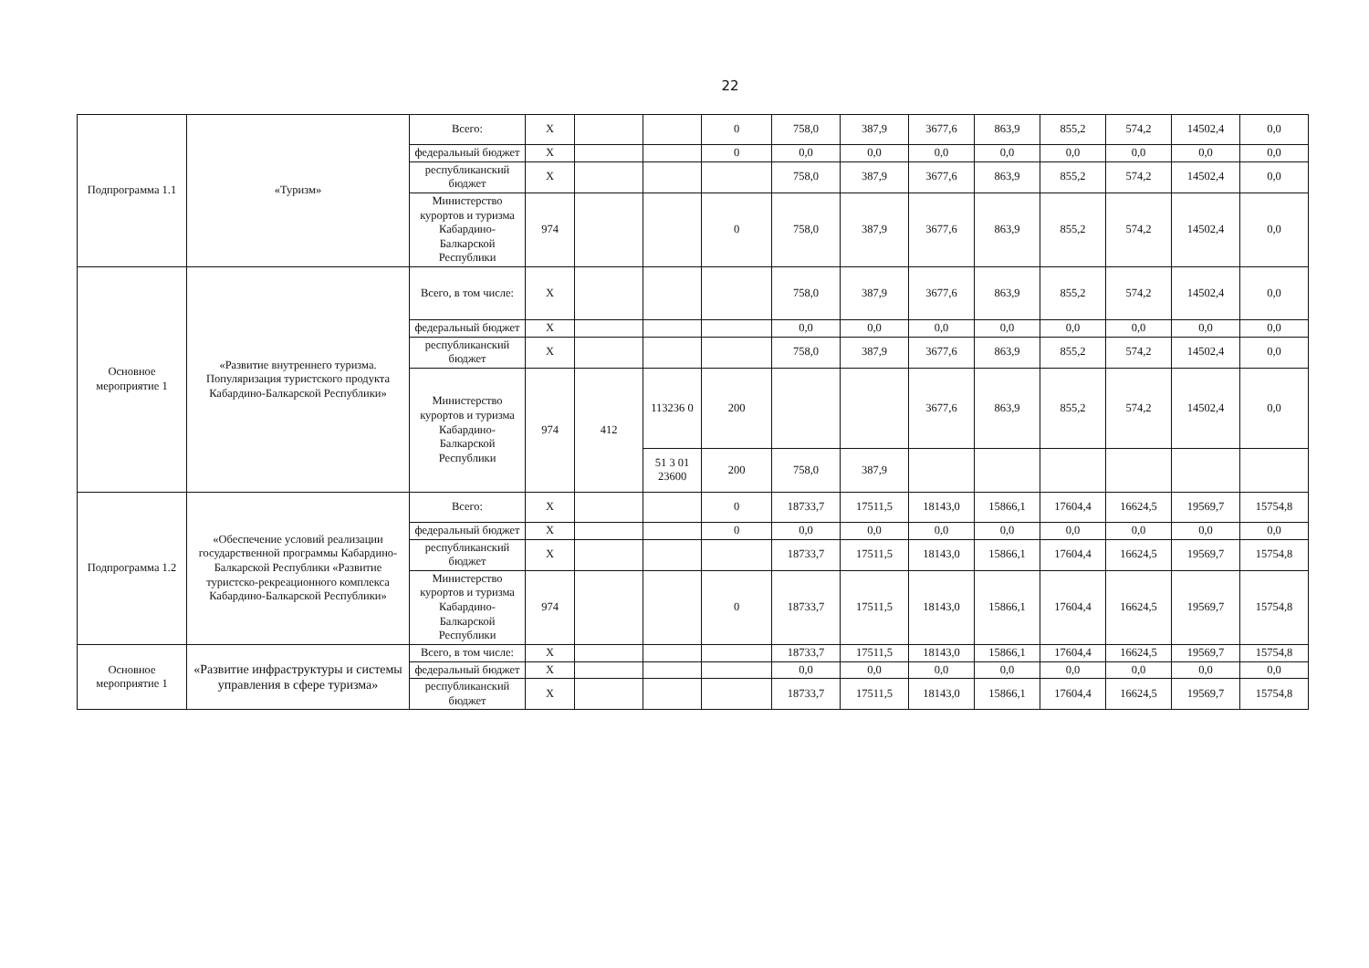22
| Подпрограмма 1.1 | «Туризм» | Всего: | X | | | 0 | 758,0 | 387,9 | 3677,6 | 863,9 | 855,2 | 574,2 | 14502,4 | 0,0 |
| | | федеральный бюджет | X | | | 0 | 0,0 | 0,0 | 0,0 | 0,0 | 0,0 | 0,0 | 0,0 | 0,0 |
| | | республиканский бюджет | X | | | | 758,0 | 387,9 | 3677,6 | 863,9 | 855,2 | 574,2 | 14502,4 | 0,0 |
| | | Министерство курортов и туризма Кабардино-Балкарской Республики | 974 | | | 0 | 758,0 | 387,9 | 3677,6 | 863,9 | 855,2 | 574,2 | 14502,4 | 0,0 |
| Основное мероприятие 1 | «Развитие внутреннего туризма. Популяризация туристского продукта Кабардино-Балкарской Республики» | Всего, в том числе: | X | | | | 758,0 | 387,9 | 3677,6 | 863,9 | 855,2 | 574,2 | 14502,4 | 0,0 |
| | | федеральный бюджет | X | | | | 0,0 | 0,0 | 0,0 | 0,0 | 0,0 | 0,0 | 0,0 | 0,0 |
| | | республиканский бюджет | X | | | | 758,0 | 387,9 | 3677,6 | 863,9 | 855,2 | 574,2 | 14502,4 | 0,0 |
| | | Министерство курортов и туризма Кабардино-Балкарской Республики | 974 | 412 | 113236 0 | 200 | | | 3677,6 | 863,9 | 855,2 | 574,2 | 14502,4 | 0,0 |
| | | | | | 51 3 01 23600 | 200 | 758,0 | 387,9 | | | | | | |
| Подпрограмма 1.2 | «Обеспечение условий реализации государственной программы Кабардино-Балкарской Республики «Развитие туристско-рекреационного комплекса Кабардино-Балкарской Республики» | Всего: | X | | | 0 | 18733,7 | 17511,5 | 18143,0 | 15866,1 | 17604,4 | 16624,5 | 19569,7 | 15754,8 |
| | | федеральный бюджет | X | | | 0 | 0,0 | 0,0 | 0,0 | 0,0 | 0,0 | 0,0 | 0,0 | 0,0 |
| | | республиканский бюджет | X | | | | 18733,7 | 17511,5 | 18143,0 | 15866,1 | 17604,4 | 16624,5 | 19569,7 | 15754,8 |
| | | Министерство курортов и туризма Кабардино-Балкарской Республики | 974 | | | 0 | 18733,7 | 17511,5 | 18143,0 | 15866,1 | 17604,4 | 16624,5 | 19569,7 | 15754,8 |
| Основное мероприятие 1 | «Развитие инфраструктуры и системы управления в сфере туризма» | Всего, в том числе: | X | | | | 18733,7 | 17511,5 | 18143,0 | 15866,1 | 17604,4 | 16624,5 | 19569,7 | 15754,8 |
| | | федеральный бюджет | X | | | | 0,0 | 0,0 | 0,0 | 0,0 | 0,0 | 0,0 | 0,0 | 0,0 |
| | | республиканский бюджет | X | | | | 18733,7 | 17511,5 | 18143,0 | 15866,1 | 17604,4 | 16624,5 | 19569,7 | 15754,8 |